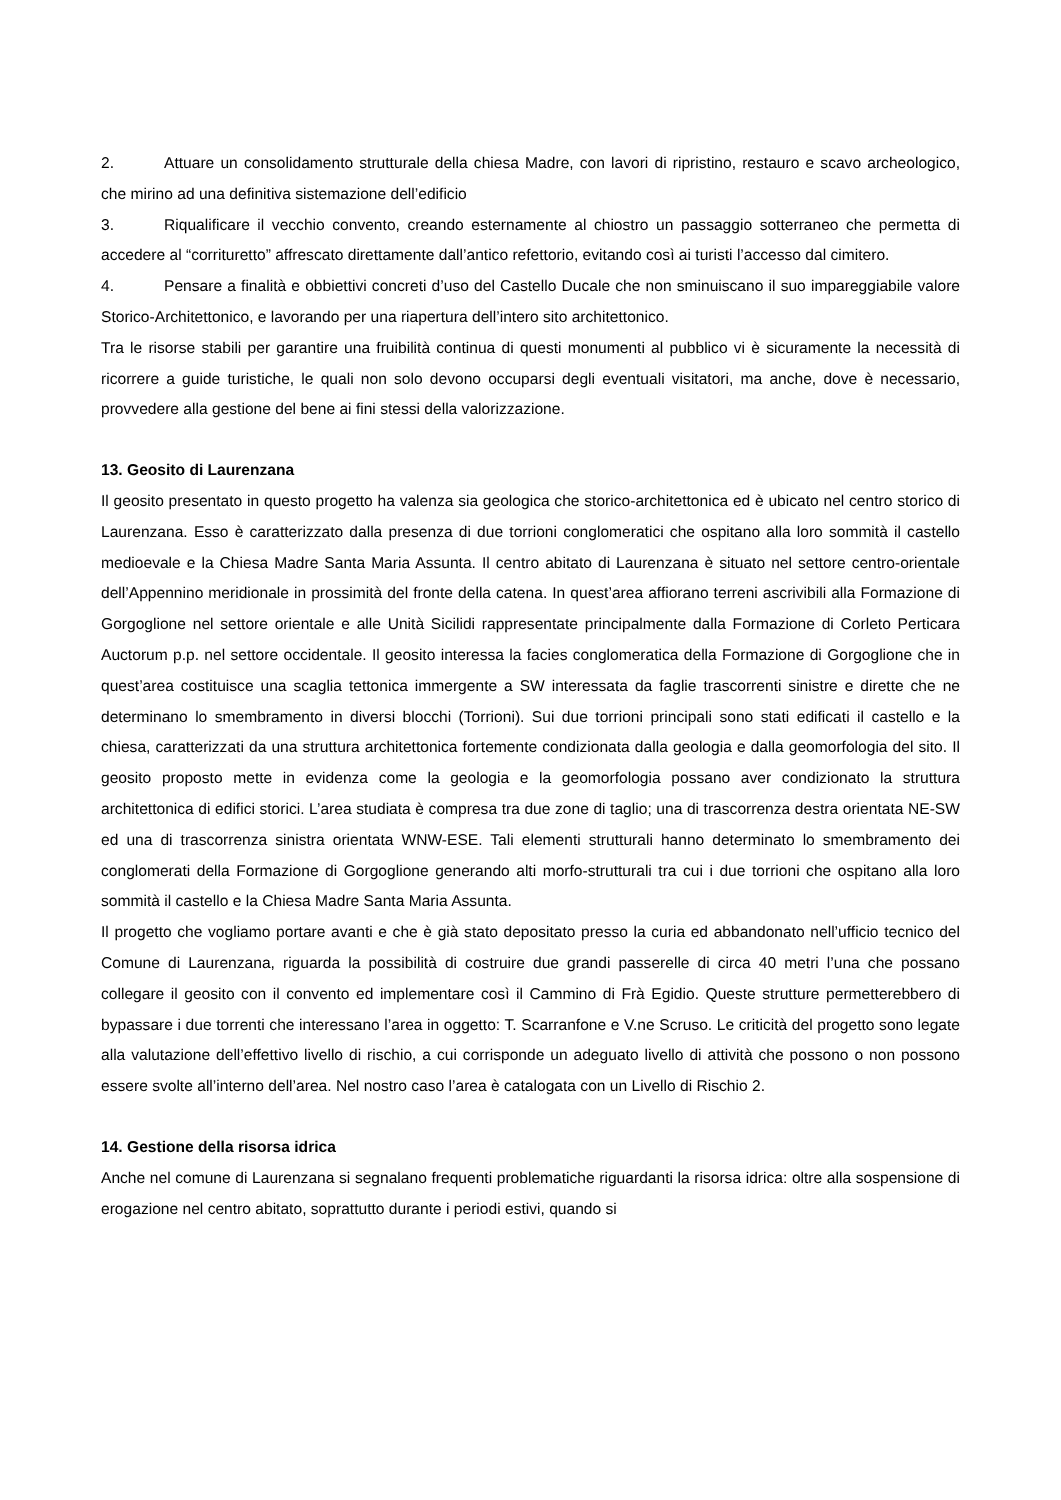2. Attuare un consolidamento strutturale della chiesa Madre, con lavori di ripristino, restauro e scavo archeologico, che mirino ad una definitiva sistemazione dell’edificio
3. Riqualificare il vecchio convento, creando esternamente al chiostro un passaggio sotterraneo che permetta di accedere al “corrituretto” affrescato direttamente dall’antico refettorio, evitando così ai turisti l’accesso dal cimitero.
4. Pensare a finalità e obbiettivi concreti d’uso del Castello Ducale che non sminuiscano il suo impareggiabile valore Storico-Architettonico, e lavorando per una riapertura dell’intero sito architettonico.
Tra le risorse stabili per garantire una fruibilità continua di questi monumenti al pubblico vi è sicuramente la necessità di ricorrere a guide turistiche, le quali non solo devono occuparsi degli eventuali visitatori, ma anche, dove è necessario, provvedere alla gestione del bene ai fini stessi della valorizzazione.
13. Geosito di Laurenzana
Il geosito presentato in questo progetto ha valenza sia geologica che storico-architettonica ed è ubicato nel centro storico di Laurenzana. Esso è caratterizzato dalla presenza di due torrioni conglomeratici che ospitano alla loro sommità il castello medioevale e la Chiesa Madre Santa Maria Assunta. Il centro abitato di Laurenzana è situato nel settore centro-orientale dell’Appennino meridionale in prossimità del fronte della catena. In quest’area affiorano terreni ascrivibili alla Formazione di Gorgoglione nel settore orientale e alle Unità Sicilidi rappresentate principalmente dalla Formazione di Corleto Perticara Auctorum p.p. nel settore occidentale. Il geosito interessa la facies conglomeratica della Formazione di Gorgoglione che in quest’area costituisce una scaglia tettonica immergente a SW interessata da faglie trascorrenti sinistre e dirette che ne determinano lo smembramento in diversi blocchi (Torrioni). Sui due torrioni principali sono stati edificati il castello e la chiesa, caratterizzati da una struttura architettonica fortemente condizionata dalla geologia e dalla geomorfologia del sito. Il geosito proposto mette in evidenza come la geologia e la geomorfologia possano aver condizionato la struttura architettonica di edifici storici. L’area studiata è compresa tra due zone di taglio; una di trascorrenza destra orientata NE-SW ed una di trascorrenza sinistra orientata WNW-ESE. Tali elementi strutturali hanno determinato lo smembramento dei conglomerati della Formazione di Gorgoglione generando alti morfo-strutturali tra cui i due torrioni che ospitano alla loro sommità il castello e la Chiesa Madre Santa Maria Assunta.
Il progetto che vogliamo portare avanti e che è già stato depositato presso la curia ed abbandonato nell’ufficio tecnico del Comune di Laurenzana, riguarda la possibilità di costruire due grandi passerelle di circa 40 metri l’una che possano collegare il geosito con il convento ed implementare così il Cammino di Frà Egidio. Queste strutture permetterebbero di bypassare i due torrenti che interessano l’area in oggetto: T. Scarranfone e V.ne Scruso. Le criticità del progetto sono legate alla valutazione dell’effettivo livello di rischio, a cui corrisponde un adeguato livello di attività che possono o non possono essere svolte all’interno dell’area. Nel nostro caso l’area è catalogata con un Livello di Rischio 2.
14. Gestione della risorsa idrica
Anche nel comune di Laurenzana si segnalano frequenti problematiche riguardanti la risorsa idrica: oltre alla sospensione di erogazione nel centro abitato, soprattutto durante i periodi estivi, quando si